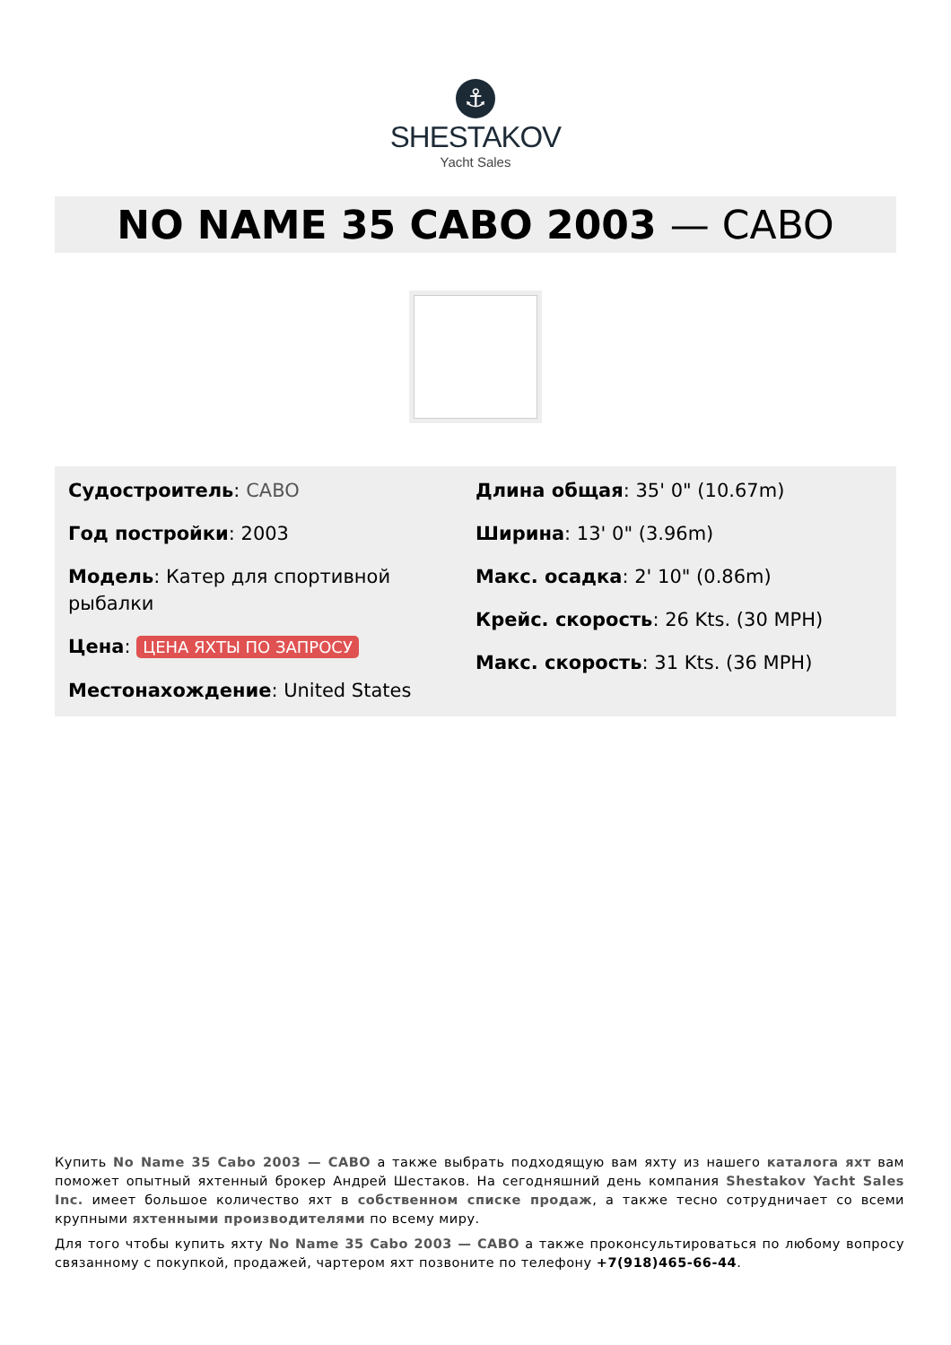⚓
SHESTAKOV
Yacht Sales
NO NAME 35 CABO 2003 — CABO
Судостроитель: CABO
Год постройки: 2003
Модель: Катер для спортивной рыбалки
Цена: ЦЕНА ЯХТЫ ПО ЗАПРОСУ
Местонахождение: United States
Длина общая: 35' 0" (10.67m)
Ширина: 13' 0" (3.96m)
Макс. осадка: 2' 10" (0.86m)
Крейс. скорость: 26 Kts. (30 MPH)
Макс. скорость: 31 Kts. (36 MPH)
Купить No Name 35 Cabo 2003 — CABO а также выбрать подходящую вам яхту из нашего каталога яхт вам поможет опытный яхтенный брокер Андрей Шестаков. На сегодняшний день компания Shestakov Yacht Sales Inc. имеет большое количество яхт в собственном списке продаж, а также тесно сотрудничает со всеми крупными яхтенными производителями по всему миру.
Для того чтобы купить яхту No Name 35 Cabo 2003 — CABO а также проконсультироваться по любому вопросу связанному с покупкой, продажей, чартером яхт позвоните по телефону +7(918)465-66-44.